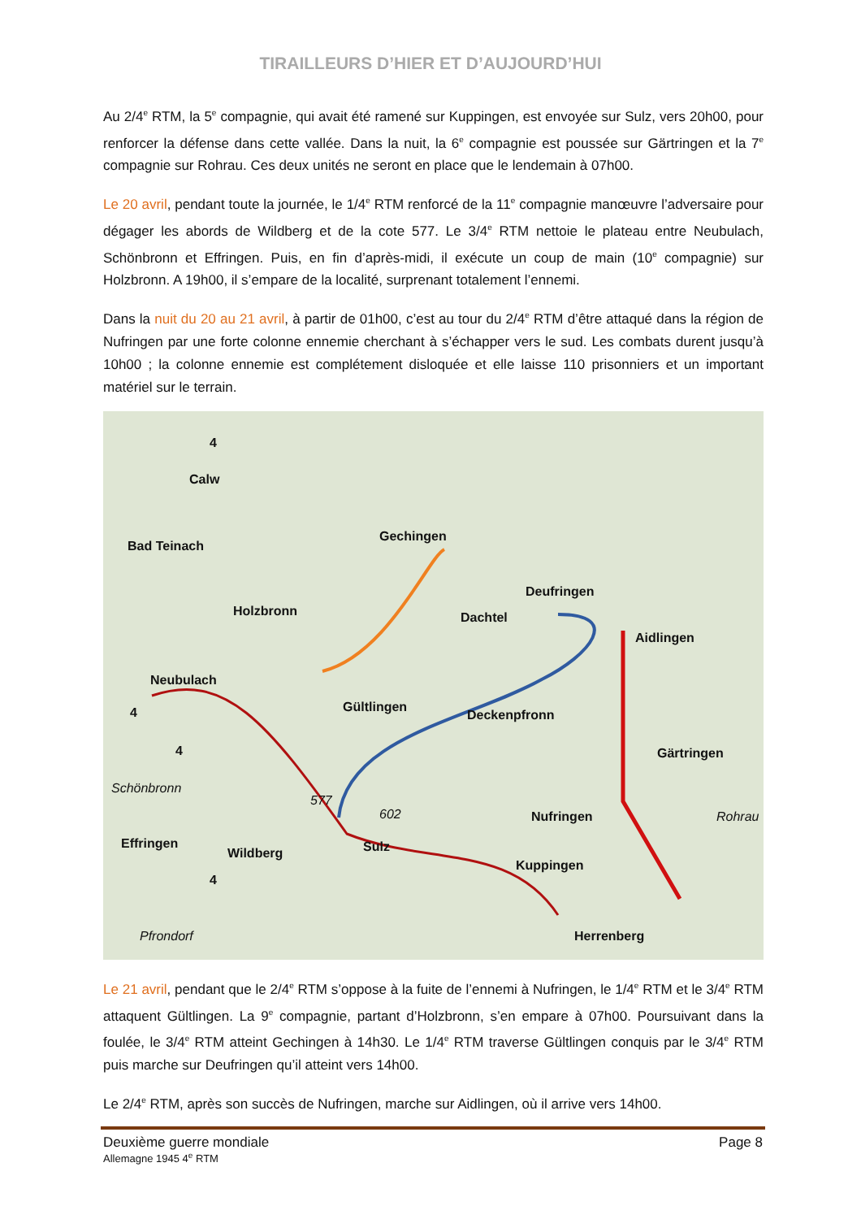TIRAILLEURS D’HIER ET D’AUJOURD’HUI
Au 2/4<sup>e</sup> RTM, la 5<sup>e</sup> compagnie, qui avait été ramené sur Kuppingen, est envoyée sur Sulz, vers 20h00, pour renforcer la défense dans cette vallée. Dans la nuit, la 6<sup>e</sup> compagnie est poussée sur Gärtringen et la 7<sup>e</sup> compagnie sur Rohrau. Ces deux unités ne seront en place que le lendemain à 07h00.
Le 20 avril, pendant toute la journée, le 1/4<sup>e</sup> RTM renforcé de la 11<sup>e</sup> compagnie manœuvre l’adversaire pour dégager les abords de Wildberg et de la cote 577. Le 3/4<sup>e</sup> RTM nettoie le plateau entre Neubulach, Schönbronn et Effringen. Puis, en fin d’après-midi, il exécute un coup de main (10<sup>e</sup> compagnie) sur Holzbronn. A 19h00, il s’empare de la localité, surprenant totalement l’ennemi.
Dans la nuit du 20 au 21 avril, à partir de 01h00, c’est au tour du 2/4<sup>e</sup> RTM d’être attaqué dans la région de Nufringen par une forte colonne ennemie cherchant à s’échapper vers le sud. Les combats durent jusqu’à 10h00 ; la colonne ennemie est complétement disloquée et elle laisse 110 prisonniers et un important matériel sur le terrain.
Calw
Bad Teinach
Gechingen
Deufringen
Dachtel
Aidlingen
Holzbronn
Neubulach
Gültlingen
Deckenpfronn
Gärtringen
Schönbronn
577
602 Nufringen Rohrau
Effringen
Wildberg Sulz
Kuppingen
Herrenberg Pfrondorf
4
4
4
4
Le 21 avril, pendant que le 2/4<sup>e</sup> RTM s’oppose à la fuite de l’ennemi à Nufringen, le 1/4<sup>e</sup> RTM et le 3/4<sup>e</sup> RTM attaquent Gültlingen. La 9<sup>e</sup> compagnie, partant d’Holzbronn, s’en empare à 07h00. Poursuivant dans la foulée, le 3/4<sup>e</sup> RTM atteint Gechingen à 14h30. Le 1/4<sup>e</sup> RTM traverse Gültlingen conquis par le 3/4<sup>e</sup> RTM puis marche sur Deufringen qu’il atteint vers 14h00.
Le 2/4<sup>e</sup> RTM, après son succès de Nufringen, marche sur Aidlingen, où il arrive vers 14h00.
Deuxième guerre mondiale Page 8
Allemagne 1945 4<sup>e</sup> RTM